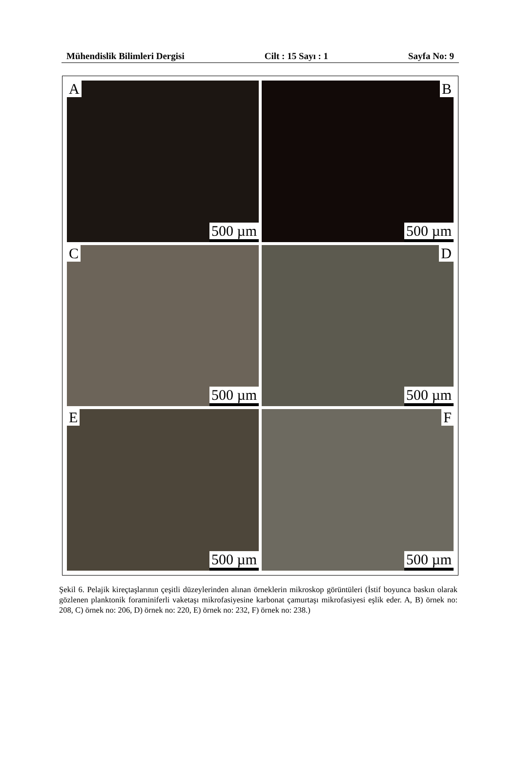Mühendislik Bilimleri Dergisi Cilt : 15 Sayı : 1 Sayfa No: 9
A
500 µm
B
500 µm
C
500 µm
D
500 µm
E
500 µm
F
500 µm
Şekil 6. Pelajik kireçtaşlarının çeşitli düzeylerinden alınan örneklerin mikroskop görüntüleri (İstif boyunca baskın olarak gözlenen planktonik foraminiferli vaketaşı mikrofasiyesine karbonat çamurtaşı mikrofasiyesi eşlik eder. A, B) örnek no: 208, C) örnek no: 206, D) örnek no: 220, E) örnek no: 232, F) örnek no: 238.)